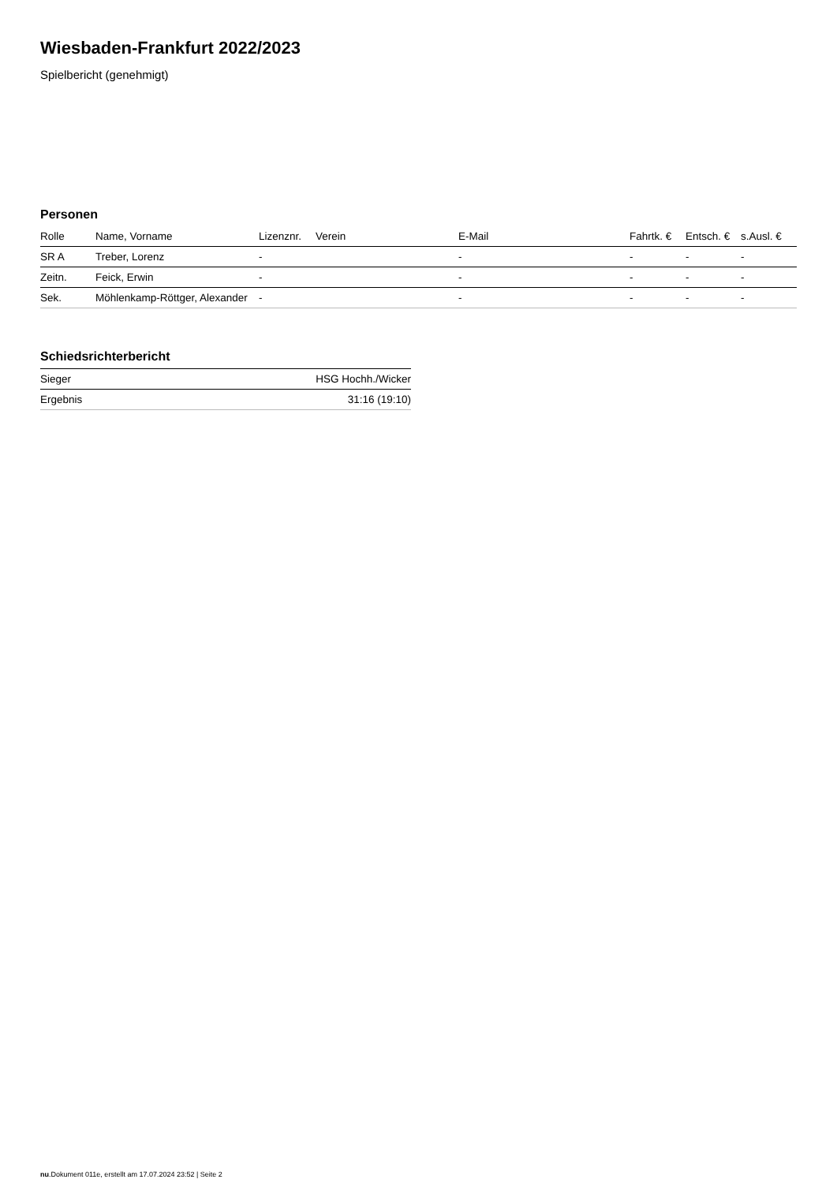Wiesbaden-Frankfurt 2022/2023
Spielbericht (genehmigt)
Personen
| Rolle | Name, Vorname | Lizenznr. | Verein | E-Mail | Fahrtk. € | Entsch. € | s.Ausl. € |
| --- | --- | --- | --- | --- | --- | --- | --- |
| SR A | Treber, Lorenz | - | | - | - | - | - |
| Zeitn. | Feick, Erwin | - | | - | - | - | - |
| Sek. | Möhlenkamp-Röttger, Alexander | - | | - | - | - | - |
Schiedsrichterbericht
| Sieger | HSG Hochh./Wicker |
| Ergebnis | 31:16 (19:10) |
nu.Dokument 011e, erstellt am 17.07.2024 23:52 | Seite 2